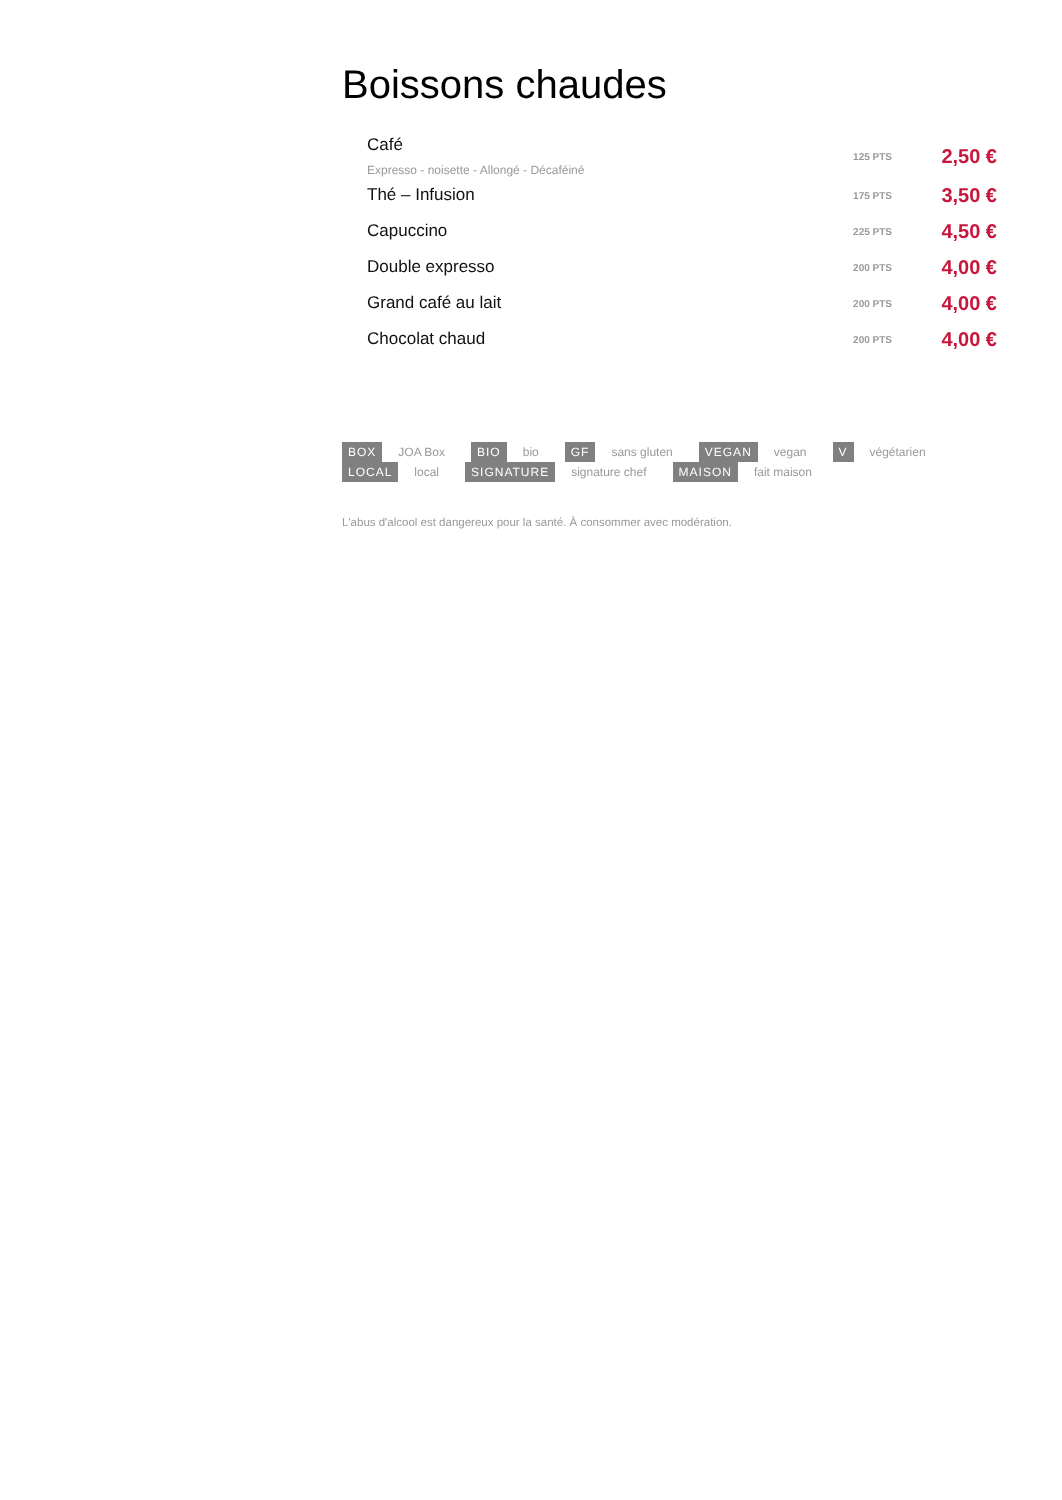Boissons chaudes
Café
Expresso - noisette - Allongé - Décaféiné
125 PTS
2,50 €
Thé – Infusion
175 PTS
3,50 €
Capuccino
225 PTS
4,50 €
Double expresso
200 PTS
4,00 €
Grand café au lait
200 PTS
4,00 €
Chocolat chaud
200 PTS
4,00 €
BOX JOA Box BIO bio GF sans gluten VEGAN vegan V végétarien
LOCAL local SIGNATURE signature chef MAISON fait maison
L'abus d'alcool est dangereux pour la santé. À consommer avec modération.